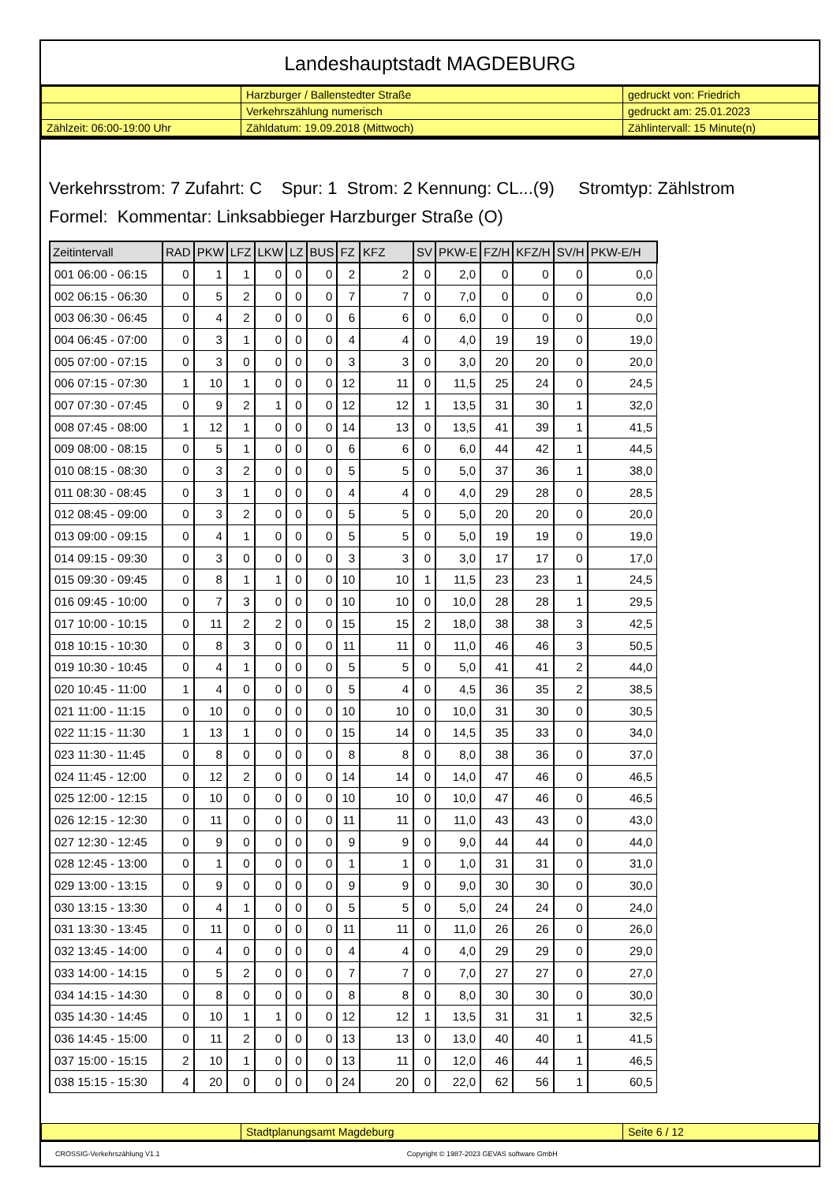Landeshauptstadt MAGDEBURG
| | Harzburger / Ballenstedter Straße | gedruckt von: Friedrich |
| | Verkehrszählung numerisch | gedruckt am: 25.01.2023 |
| Zählzeit: 06:00-19:00 Uhr | Zähldatum: 19.09.2018 (Mittwoch) | Zählintervall: 15 Minute(n) |
Verkehrsstrom: 7 Zufahrt: C Spur: 1 Strom: 2 Kennung: CL...(9) Stromtyp: Zählstrom
Formel: Kommentar: Linksabbieger Harzburger Straße (O)
| Zeitintervall | RAD | PKW | LFZ | LKW | LZ | BUS | FZ | KFZ | SV | PKW-E | FZ/H | KFZ/H | SV/H | PKW-E/H |
| --- | --- | --- | --- | --- | --- | --- | --- | --- | --- | --- | --- | --- | --- | --- |
| 001 06:00 - 06:15 | 0 | 1 | 1 | 0 | 0 | 0 | 2 | 2 | 0 | 2,0 | 0 | 0 | 0 | 0,0 |
| 002 06:15 - 06:30 | 0 | 5 | 2 | 0 | 0 | 0 | 7 | 7 | 0 | 7,0 | 0 | 0 | 0 | 0,0 |
| 003 06:30 - 06:45 | 0 | 4 | 2 | 0 | 0 | 0 | 6 | 6 | 0 | 6,0 | 0 | 0 | 0 | 0,0 |
| 004 06:45 - 07:00 | 0 | 3 | 1 | 0 | 0 | 0 | 4 | 4 | 0 | 4,0 | 19 | 19 | 0 | 19,0 |
| 005 07:00 - 07:15 | 0 | 3 | 0 | 0 | 0 | 0 | 3 | 3 | 0 | 3,0 | 20 | 20 | 0 | 20,0 |
| 006 07:15 - 07:30 | 1 | 10 | 1 | 0 | 0 | 0 | 12 | 11 | 0 | 11,5 | 25 | 24 | 0 | 24,5 |
| 007 07:30 - 07:45 | 0 | 9 | 2 | 1 | 0 | 0 | 12 | 12 | 1 | 13,5 | 31 | 30 | 1 | 32,0 |
| 008 07:45 - 08:00 | 1 | 12 | 1 | 0 | 0 | 0 | 14 | 13 | 0 | 13,5 | 41 | 39 | 1 | 41,5 |
| 009 08:00 - 08:15 | 0 | 5 | 1 | 0 | 0 | 0 | 6 | 6 | 0 | 6,0 | 44 | 42 | 1 | 44,5 |
| 010 08:15 - 08:30 | 0 | 3 | 2 | 0 | 0 | 0 | 5 | 5 | 0 | 5,0 | 37 | 36 | 1 | 38,0 |
| 011 08:30 - 08:45 | 0 | 3 | 1 | 0 | 0 | 0 | 4 | 4 | 0 | 4,0 | 29 | 28 | 0 | 28,5 |
| 012 08:45 - 09:00 | 0 | 3 | 2 | 0 | 0 | 0 | 5 | 5 | 0 | 5,0 | 20 | 20 | 0 | 20,0 |
| 013 09:00 - 09:15 | 0 | 4 | 1 | 0 | 0 | 0 | 5 | 5 | 0 | 5,0 | 19 | 19 | 0 | 19,0 |
| 014 09:15 - 09:30 | 0 | 3 | 0 | 0 | 0 | 0 | 3 | 3 | 0 | 3,0 | 17 | 17 | 0 | 17,0 |
| 015 09:30 - 09:45 | 0 | 8 | 1 | 1 | 0 | 0 | 10 | 10 | 1 | 11,5 | 23 | 23 | 1 | 24,5 |
| 016 09:45 - 10:00 | 0 | 7 | 3 | 0 | 0 | 0 | 10 | 10 | 0 | 10,0 | 28 | 28 | 1 | 29,5 |
| 017 10:00 - 10:15 | 0 | 11 | 2 | 2 | 0 | 0 | 15 | 15 | 2 | 18,0 | 38 | 38 | 3 | 42,5 |
| 018 10:15 - 10:30 | 0 | 8 | 3 | 0 | 0 | 0 | 11 | 11 | 0 | 11,0 | 46 | 46 | 3 | 50,5 |
| 019 10:30 - 10:45 | 0 | 4 | 1 | 0 | 0 | 0 | 5 | 5 | 0 | 5,0 | 41 | 41 | 2 | 44,0 |
| 020 10:45 - 11:00 | 1 | 4 | 0 | 0 | 0 | 0 | 5 | 4 | 0 | 4,5 | 36 | 35 | 2 | 38,5 |
| 021 11:00 - 11:15 | 0 | 10 | 0 | 0 | 0 | 0 | 10 | 10 | 0 | 10,0 | 31 | 30 | 0 | 30,5 |
| 022 11:15 - 11:30 | 1 | 13 | 1 | 0 | 0 | 0 | 15 | 14 | 0 | 14,5 | 35 | 33 | 0 | 34,0 |
| 023 11:30 - 11:45 | 0 | 8 | 0 | 0 | 0 | 0 | 8 | 8 | 0 | 8,0 | 38 | 36 | 0 | 37,0 |
| 024 11:45 - 12:00 | 0 | 12 | 2 | 0 | 0 | 0 | 14 | 14 | 0 | 14,0 | 47 | 46 | 0 | 46,5 |
| 025 12:00 - 12:15 | 0 | 10 | 0 | 0 | 0 | 0 | 10 | 10 | 0 | 10,0 | 47 | 46 | 0 | 46,5 |
| 026 12:15 - 12:30 | 0 | 11 | 0 | 0 | 0 | 0 | 11 | 11 | 0 | 11,0 | 43 | 43 | 0 | 43,0 |
| 027 12:30 - 12:45 | 0 | 9 | 0 | 0 | 0 | 0 | 9 | 9 | 0 | 9,0 | 44 | 44 | 0 | 44,0 |
| 028 12:45 - 13:00 | 0 | 1 | 0 | 0 | 0 | 0 | 1 | 1 | 0 | 1,0 | 31 | 31 | 0 | 31,0 |
| 029 13:00 - 13:15 | 0 | 9 | 0 | 0 | 0 | 0 | 9 | 9 | 0 | 9,0 | 30 | 30 | 0 | 30,0 |
| 030 13:15 - 13:30 | 0 | 4 | 1 | 0 | 0 | 0 | 5 | 5 | 0 | 5,0 | 24 | 24 | 0 | 24,0 |
| 031 13:30 - 13:45 | 0 | 11 | 0 | 0 | 0 | 0 | 11 | 11 | 0 | 11,0 | 26 | 26 | 0 | 26,0 |
| 032 13:45 - 14:00 | 0 | 4 | 0 | 0 | 0 | 0 | 4 | 4 | 0 | 4,0 | 29 | 29 | 0 | 29,0 |
| 033 14:00 - 14:15 | 0 | 5 | 2 | 0 | 0 | 0 | 7 | 7 | 0 | 7,0 | 27 | 27 | 0 | 27,0 |
| 034 14:15 - 14:30 | 0 | 8 | 0 | 0 | 0 | 0 | 8 | 8 | 0 | 8,0 | 30 | 30 | 0 | 30,0 |
| 035 14:30 - 14:45 | 0 | 10 | 1 | 1 | 0 | 0 | 12 | 12 | 1 | 13,5 | 31 | 31 | 1 | 32,5 |
| 036 14:45 - 15:00 | 0 | 11 | 2 | 0 | 0 | 0 | 13 | 13 | 0 | 13,0 | 40 | 40 | 1 | 41,5 |
| 037 15:00 - 15:15 | 2 | 10 | 1 | 0 | 0 | 0 | 13 | 11 | 0 | 12,0 | 46 | 44 | 1 | 46,5 |
| 038 15:15 - 15:30 | 4 | 20 | 0 | 0 | 0 | 0 | 24 | 20 | 0 | 22,0 | 62 | 56 | 1 | 60,5 |
| | Stadtplanungsamt Magdeburg | Seite 6 / 12 |
CROSSIG-Verkehrszählung V1.1 Copyright © 1987-2023 GEVAS software GmbH